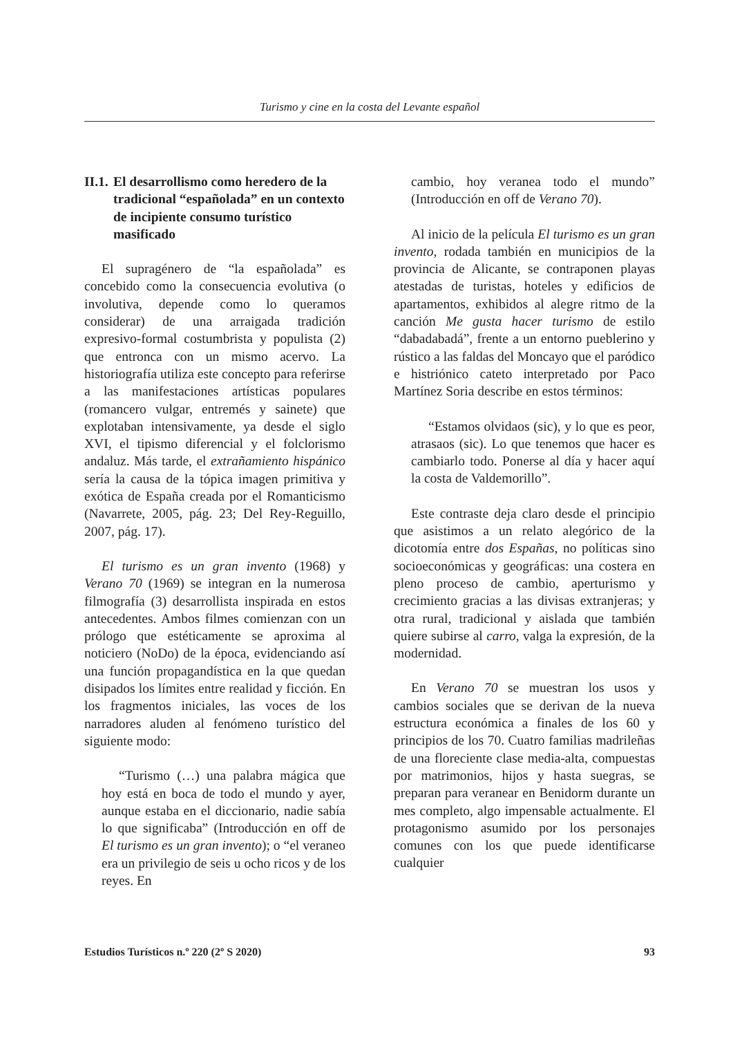Turismo y cine en la costa del Levante español
II.1. El desarrollismo como heredero de la tradicional “españolada” en un contexto de incipiente consumo turístico masificado
El supragénero de “la españolada” es concebido como la consecuencia evolutiva (o involutiva, depende como lo queramos considerar) de una arraigada tradición expresivo-formal costumbrista y populista (2) que entronca con un mismo acervo. La historiografía utiliza este concepto para referirse a las manifestaciones artísticas populares (romancero vulgar, entremés y sainete) que explotaban intensivamente, ya desde el siglo XVI, el tipismo diferencial y el folclorismo andaluz. Más tarde, el extrañamiento hispánico sería la causa de la tópica imagen primitiva y exótica de España creada por el Romanticismo (Navarrete, 2005, pág. 23; Del Rey-Reguillo, 2007, pág. 17).
El turismo es un gran invento (1968) y Verano 70 (1969) se integran en la numerosa filmografía (3) desarrollista inspirada en estos antecedentes. Ambos filmes comienzan con un prólogo que estéticamente se aproxima al noticiero (NoDo) de la época, evidenciando así una función propagandística en la que quedan disipados los límites entre realidad y ficción. En los fragmentos iniciales, las voces de los narradores aluden al fenómeno turístico del siguiente modo:
“Turismo (…) una palabra mágica que hoy está en boca de todo el mundo y ayer, aunque estaba en el diccionario, nadie sabía lo que significaba” (Introducción en off de El turismo es un gran invento); o “el veraneo era un privilegio de seis u ocho ricos y de los reyes. En
cambio, hoy veranea todo el mundo” (Introducción en off de Verano 70).
Al inicio de la película El turismo es un gran invento, rodada también en municipios de la provincia de Alicante, se contraponen playas atestadas de turistas, hoteles y edificios de apartamentos, exhibidos al alegre ritmo de la canción Me gusta hacer turismo de estilo “dabadabadá”, frente a un entorno pueblerino y rústico a las faldas del Moncayo que el paródico e histriónico cateto interpretado por Paco Martínez Soria describe en estos términos:
“Estamos olvidaos (sic), y lo que es peor, atrasaos (sic). Lo que tenemos que hacer es cambiarlo todo. Ponerse al día y hacer aquí la costa de Valdemorillo”.
Este contraste deja claro desde el principio que asistimos a un relato alegórico de la dicotomía entre dos Españas, no políticas sino socioeconómicas y geográficas: una costera en pleno proceso de cambio, aperturismo y crecimiento gracias a las divisas extranjeras; y otra rural, tradicional y aislada que también quiere subirse al carro, valga la expresión, de la modernidad.
En Verano 70 se muestran los usos y cambios sociales que se derivan de la nueva estructura económica a finales de los 60 y principios de los 70. Cuatro familias madrileñas de una floreciente clase media-alta, compuestas por matrimonios, hijos y hasta suegras, se preparan para veranear en Benidorm durante un mes completo, algo impensable actualmente. El protagonismo asumido por los personajes comunes con los que puede identificarse cualquier
Estudios Turísticos n.º 220 (2º S 2020) 93